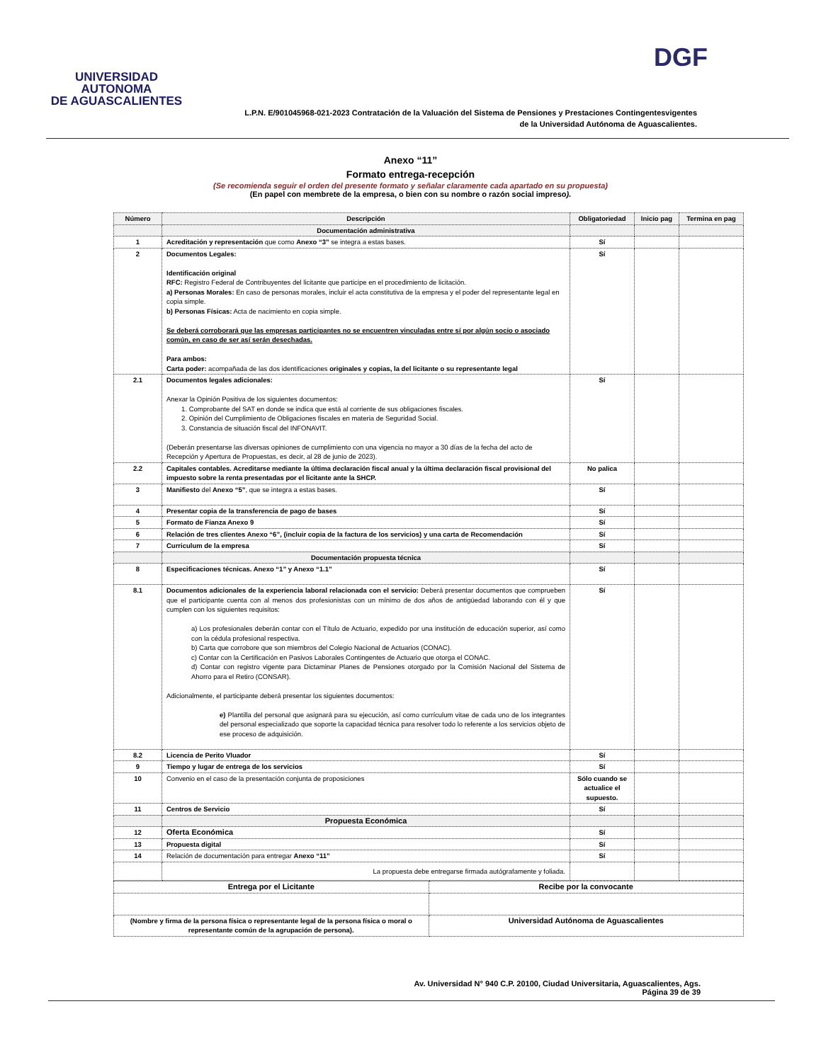UNIVERSIDAD AUTONOMA
DE AGUASCALIENTES
DGF
L.P.N. E/901045968-021-2023 Contratación de la Valuación del Sistema de Pensiones y Prestaciones Contingentesvigentes
de la Universidad Autónoma de Aguascalientes.
Anexo “11”
Formato entrega-recepción
(Se recomienda seguir el orden del presente formato y señalar claramente cada apartado en su propuesta)
(En papel con membrete de la empresa, o bien con su nombre o razón social impreso).
| Número | Descripción | Obligatoriedad | Inicio pag | Termina en pag |
| --- | --- | --- | --- | --- |
| | Documentación administrativa | | | |
| 1 | Acreditación y representación que como Anexo “3” se integra a estas bases. | Sí | | |
| 2 | Documentos Legales: Identificación original RFC: Registro Federal de Contribuyentes del licitante que participe en el procedimiento de licitación. a) Personas Morales: En caso de personas morales, incluir el acta constitutiva de la empresa y el poder del representante legal en copia simple. b) Personas Físicas: Acta de nacimiento en copia simple. Se deberá corroborará que las empresas participantes no se encuentren vinculadas entre sí por algún socio o asociado común, en caso de ser así serán desechadas. Para ambos: Carta poder: acompañada de las dos identificaciones originales y copias, la del licitante o su representante legal | Sí | | |
| 2.1 | Documentos legales adicionales: Anexar la Opinión Positiva de los siguientes documentos: 1. Comprobante del SAT en donde se indica que está al corriente de sus obligaciones fiscales. 2. Opinión del Cumplimiento de Obligaciones fiscales en materia de Seguridad Social. 3. Constancia de situación fiscal del INFONAVIT. (Deberán presentarse las diversas opiniones de cumplimiento con una vigencia no mayor a 30 días de la fecha del acto de Recepción y Apertura de Propuestas, es decir, al 28 de junio de 2023). | Sí | | |
| 2.2 | Capitales contables. Acreditarse mediante la última declaración fiscal anual y la última declaración fiscal provisional del impuesto sobre la renta presentadas por el licitante ante la SHCP. | No palica | | |
| 3 | Manifiesto del Anexo “5” , que se integra a estas bases. | Sí | | |
| 4 | Presentar copia de la transferencia de pago de bases | Sí | | |
| 5 | Formato de Fianza Anexo 9 | Sí | | |
| 6 | Relación de tres clientes Anexo “6”, (incluir copia de la factura de los servicios) y una carta de Recomendación | Sí | | |
| 7 | Curriculum de la empresa | Sí | | |
| | Documentación propuesta técnica | | | |
| 8 | Especificaciones técnicas. Anexo “1” y Anexo “1.1” | Sí | | |
| 8.1 | Documentos adicionales de la experiencia laboral relacionada con el servicio: Deberá presentar documentos que comprueben que el participante cuenta con al menos dos profesionistas con un mínimo de dos años de antigüedad laborando con él y que cumplen con los siguientes requisitos: a) Los profesionales deberán contar con el Título de Actuario, expedido por una institución de educación superior, así como con la cédula profesional respectiva. b) Carta que corrobore que son miembros del Colegio Nacional de Actuarios (CONAC). c) Contar con la Certificación en Pasivos Laborales Contingentes de Actuario que otorga el CONAC. d) Contar con registro vigente para Dictaminar Planes de Pensiones otorgado por la Comisión Nacional del Sistema de Ahorro para el Retiro (CONSAR). Adicionalmente, el participante deberá presentar los siguientes documentos: e) Plantilla del personal que asignará para su ejecución, así como currículum vitae de cada uno de los integrantes del personal especializado que soporte la capacidad técnica para resolver todo lo referente a los servicios objeto de ese proceso de adquisición. | Sí | | |
| 8.2 | Licencia de Perito Vluador | Sí | | |
| 9 | Tiempo y lugar de entrega de los servicios | Sí | | |
| 10 | Convenio en el caso de la presentación conjunta de proposiciones | Sólo cuando se actualice el supuesto. | | |
| 11 | Centros de Servicio | Sí | | |
| | Propuesta Económica | | | |
| 12 | Oferta Económica | Sí | | |
| 13 | Propuesta digital | Sí | | |
| 14 | Relación de documentación para entregar Anexo “11” | Sí | | |
| | La propuesta debe entregarse firmada autógrafamente y foliada. | | | |
| Entrega por el Licitante | Recibe por la convocante |
| (Nombre y firma de la persona física o representante legal de la persona física o moral o representante común de la agrupación de persona). | Universidad Autónoma de Aguascalientes |
Av. Universidad N° 940 C.P. 20100, Ciudad Universitaria, Aguascalientes, Ags.
Página 39 de 39